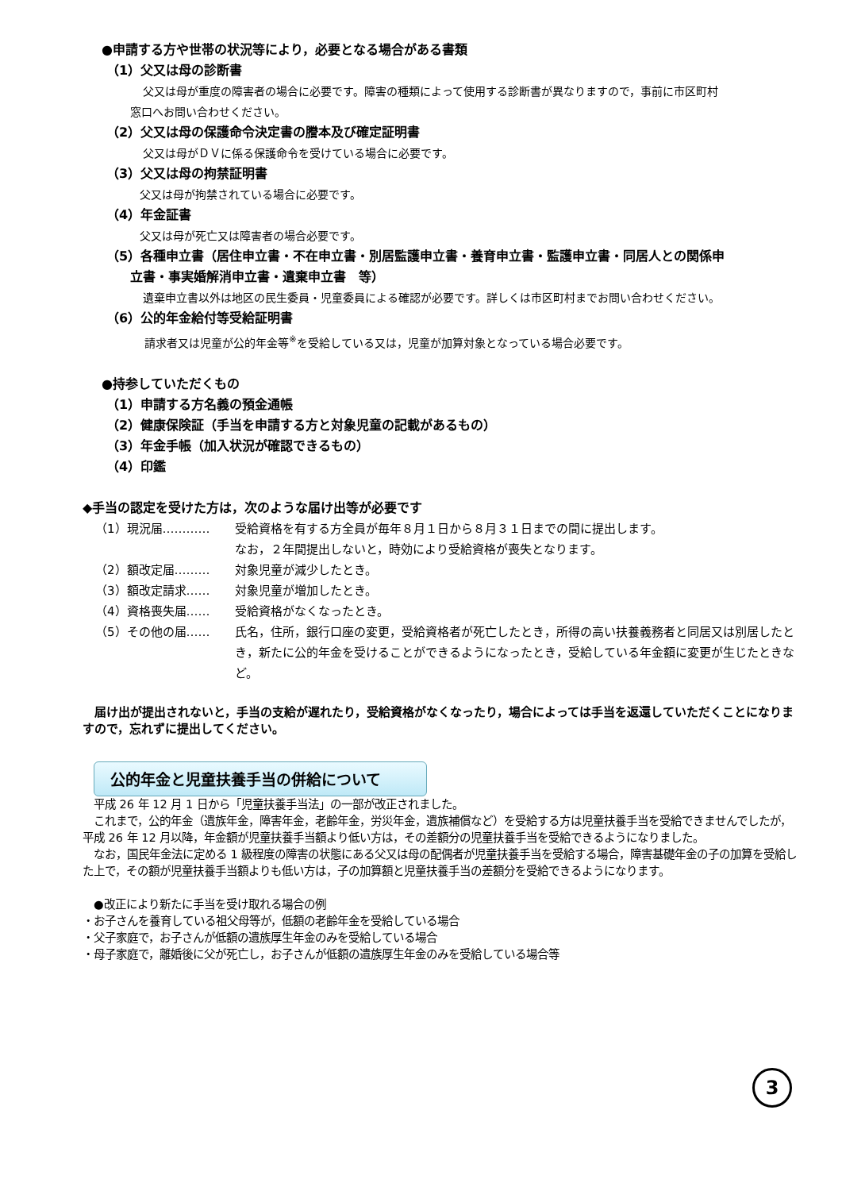●申請する方や世帯の状況等により，必要となる場合がある書類
（1）父又は母の診断書
父又は母が重度の障害者の場合に必要です。障害の種類によって使用する診断書が異なりますので，事前に市区町村
窓口へお問い合わせください。
（2）父又は母の保護命令決定書の謄本及び確定証明書
父又は母がＤＶに係る保護命令を受けている場合に必要です。
（3）父又は母の拘禁証明書
父又は母が拘禁されている場合に必要です。
（4）年金証書
父又は母が死亡又は障害者の場合必要です。
（5）各種申立書（居住申立書・不在申立書・別居監護申立書・養育申立書・監護申立書・同居人との関係申
立書・事実婚解消申立書・遺棄申立書　等）
遺棄申立書以外は地区の民生委員・児童委員による確認が必要です。詳しくは市区町村までお問い合わせください。
（6）公的年金給付等受給証明書
請求者又は児童が公的年金等<sup>※</sup>を受給している又は，児童が加算対象となっている場合必要です。
●持参していただくもの
（1）申請する方名義の預金通帳
（2）健康保険証（手当を申請する方と対象児童の記載があるもの）
（3）年金手帳（加入状況が確認できるもの）
（4）印鑑
◆手当の認定を受けた方は，次のような届け出等が必要です
（1）現況届………… 受給資格を有する方全員が毎年８月１日から８月３１日までの間に提出します。
なお，２年間提出しないと，時効により受給資格が喪失となります。
（2）額改定届……… 対象児童が減少したとき。
（3）額改定請求…… 対象児童が増加したとき。
（4）資格喪失届…… 受給資格がなくなったとき。
（5）その他の届…… 氏名，住所，銀行口座の変更，受給資格者が死亡したとき，所得の高い扶養義務者と同居又は別居したとき，新たに公的年金を受けることができるようになったとき，受給している年金額に変更が生じたときなど。
　届け出が提出されないと，手当の支給が遅れたり，受給資格がなくなったり，場合によっては手当を返還していただくことになりますので，忘れずに提出してください。
公的年金と児童扶養手当の併給について
　平成 26 年 12 月 1 日から「児童扶養手当法」の一部が改正されました。
　これまで，公的年金（遺族年金，障害年金，老齢年金，労災年金，遺族補償など）を受給する方は児童扶養手当を受給できませんでしたが，平成 26 年 12 月以降，年金額が児童扶養手当額より低い方は，その差額分の児童扶養手当を受給できるようになりました。
　なお，国民年金法に定める 1 級程度の障害の状態にある父又は母の配偶者が児童扶養手当を受給する場合，障害基礎年金の子の加算を受給した上で，その額が児童扶養手当額よりも低い方は，子の加算額と児童扶養手当の差額分を受給できるようになります。
　●改正により新たに手当を受け取れる場合の例
・お子さんを養育している祖父母等が，低額の老齢年金を受給している場合
・父子家庭で，お子さんが低額の遺族厚生年金のみを受給している場合
・母子家庭で，離婚後に父が死亡し，お子さんが低額の遺族厚生年金のみを受給している場合等
3